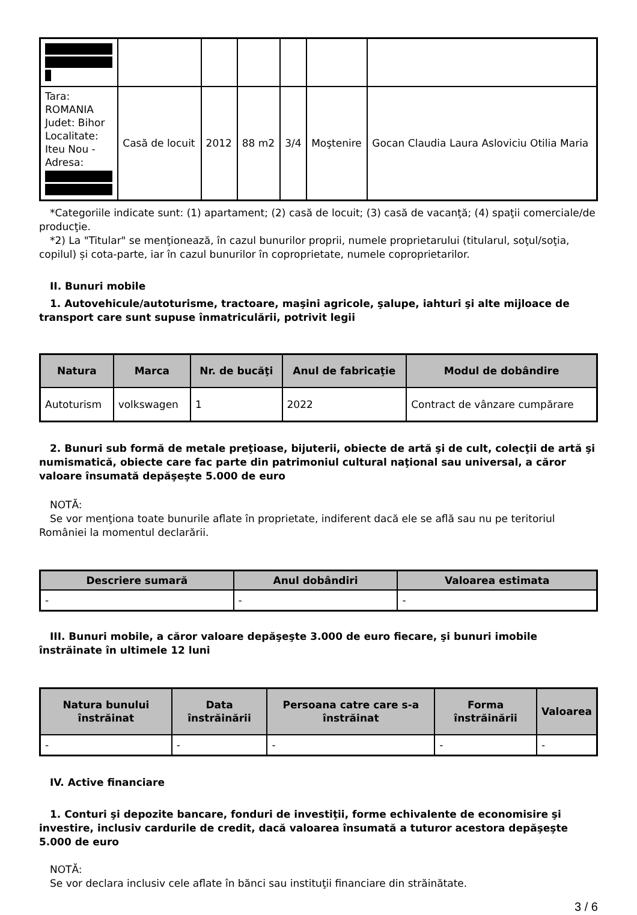| Tara: ROMANIA Judet: Bihor Localitate: Iteu Nou - Adresa: | Casă de locuit | 2012 | 88 m2 | 3/4 | Moştenire | Gocan Claudia Laura Asloviciu Otilia Maria |
*Categoriile indicate sunt: (1) apartament; (2) casă de locuit; (3) casă de vacanţă; (4) spaţii comerciale/de producţie.
*2) La "Titular" se menţionează, în cazul bunurilor proprii, numele proprietarului (titularul, soţul/soţia, copilul) și cota-parte, iar în cazul bunurilor în coproprietate, numele coproprietarilor.
II. Bunuri mobile
1. Autovehicule/autoturisme, tractoare, maşini agricole, şalupe, iahturi şi alte mijloace de transport care sunt supuse înmatriculării, potrivit legii
| Natura | Marca | Nr. de bucăţi | Anul de fabricaţie | Modul de dobândire |
| --- | --- | --- | --- | --- |
| Autoturism | volkswagen | 1 | 2022 | Contract de vânzare cumpărare |
2. Bunuri sub formă de metale preţioase, bijuterii, obiecte de artă şi de cult, colecţii de artă şi numismatică, obiecte care fac parte din patrimoniul cultural naţional sau universal, a căror valoare însumată depăşeşte 5.000 de euro
NOTĂ:
Se vor menţiona toate bunurile aflate în proprietate, indiferent dacă ele se află sau nu pe teritoriul României la momentul declarării.
| Descriere sumară | Anul dobândiri | Valoarea estimata |
| --- | --- | --- |
| - | - | - |
III. Bunuri mobile, a căror valoare depăşeşte 3.000 de euro fiecare, şi bunuri imobile înstrăinate în ultimele 12 luni
| Natura bunului înstrăinat | Data înstrăinării | Persoana catre care s-a înstrăinat | Forma înstrăinării | Valoarea |
| --- | --- | --- | --- | --- |
| - | - | - | - | - |
IV. Active financiare
1. Conturi şi depozite bancare, fonduri de investiţii, forme echivalente de economisire şi investire, inclusiv cardurile de credit, dacă valoarea însumată a tuturor acestora depăşeşte 5.000 de euro
NOTĂ:
Se vor declara inclusiv cele aflate în bănci sau instituţii financiare din străinătate.
3 / 6